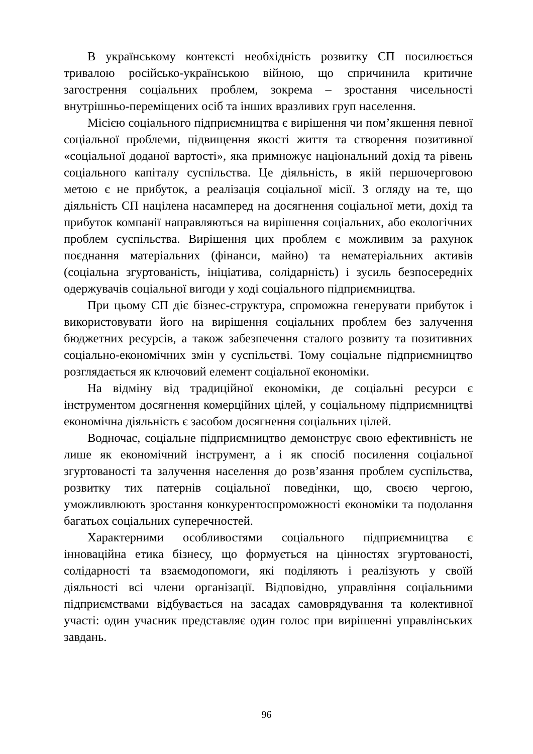В українському контексті необхідність розвитку СП посилюється тривалою російсько-українською війною, що спричинила критичне загострення соціальних проблем, зокрема – зростання чисельності внутрішньо-переміщених осіб та інших вразливих груп населення.
Місією соціального підприємництва є вирішення чи пом’якшення певної соціальної проблеми, підвищення якості життя та створення позитивної «соціальної доданої вартості», яка примножує національний дохід та рівень соціального капіталу суспільства. Це діяльність, в якій першочерговою метою є не прибуток, а реалізація соціальної місії. З огляду на те, що діяльність СП націлена насамперед на досягнення соціальної мети, дохід та прибуток компанії направляються на вирішення соціальних, або екологічних проблем суспільства. Вирішення цих проблем є можливим за рахунок поєднання матеріальних (фінанси, майно) та нематеріальних активів (соціальна згуртованість, ініціатива, солідарність) і зусиль безпосередніх одержувачів соціальної вигоди у ході соціального підприємництва.
При цьому СП діє бізнес-структура, спроможна генерувати прибуток і використовувати його на вирішення соціальних проблем без залучення бюджетних ресурсів, а також забезпечення сталого розвиту та позитивних соціально-економічних змін у суспільстві. Тому соціальне підприємництво розглядається як ключовий елемент соціальної економіки.
На відміну від традиційної економіки, де соціальні ресурси є інструментом досягнення комерційних цілей, у соціальному підприємництві економічна діяльність є засобом досягнення соціальних цілей.
Водночас, соціальне підприємництво демонструє свою ефективність не лише як економічний інструмент, а і як спосіб посилення соціальної згуртованості та залучення населення до розв’язання проблем суспільства, розвитку тих патернів соціальної поведінки, що, своєю чергою, уможливлюють зростання конкурентоспроможності економіки та подолання багатьох соціальних суперечностей.
Характерними особливостями соціального підприємництва є інноваційна етика бізнесу, що формується на цінностях згуртованості, солідарності та взаємодопомоги, які поділяють і реалізують у своїй діяльності всі члени організації. Відповідно, управління соціальними підприємствами відбувається на засадах самоврядування та колективної участі: один учасник представляє один голос при вирішенні управлінських завдань.
96